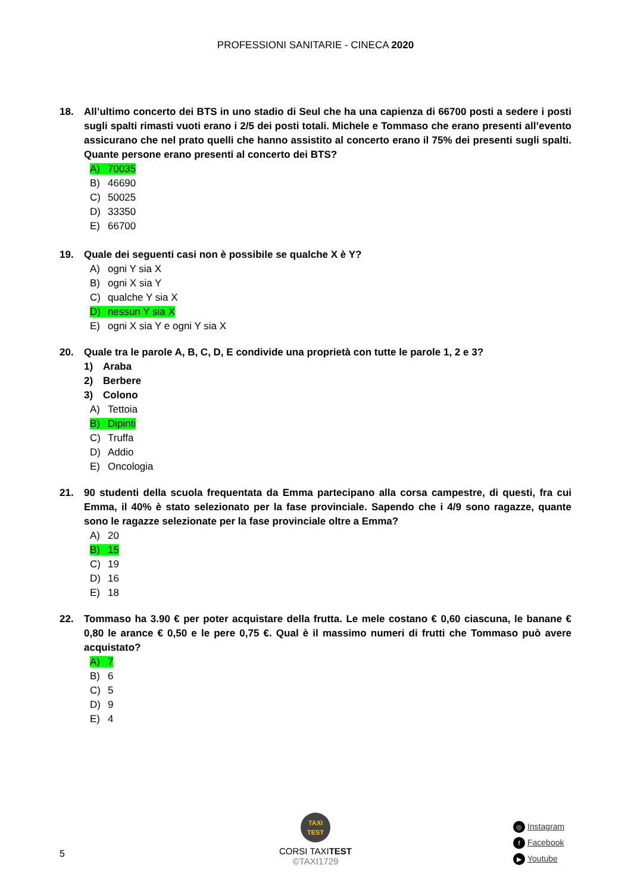PROFESSIONI SANITARIE - CINECA 2020
18. All’ultimo concerto dei BTS in uno stadio di Seul che ha una capienza di 66700 posti a sedere i posti sugli spalti rimasti vuoti erano i 2/5 dei posti totali. Michele e Tommaso che erano presenti all’evento assicurano che nel prato quelli che hanno assistito al concerto erano il 75% dei presenti sugli spalti. Quante persone erano presenti al concerto dei BTS?
A) 70035
B) 46690
C) 50025
D) 33350
E) 66700
19. Quale dei seguenti casi non è possibile se qualche X è Y?
A) ogni Y sia X
B) ogni X sia Y
C) qualche Y sia X
D) nessun Y sia X
E) ogni X sia Y e ogni Y sia X
20. Quale tra le parole A, B, C, D, E condivide una proprietà con tutte le parole 1, 2 e 3?
1) Araba
2) Berbere
3) Colono
A) Tettoia
B) Dipinti
C) Truffa
D) Addio
E) Oncologia
21. 90 studenti della scuola frequentata da Emma partecipano alla corsa campestre, di questi, fra cui Emma, il 40% è stato selezionato per la fase provinciale. Sapendo che i 4/9 sono ragazze, quante sono le ragazze selezionate per la fase provinciale oltre a Emma?
A) 20
B) 15
C) 19
D) 16
E) 18
22. Tommaso ha 3.90 € per poter acquistare della frutta. Le mele costano € 0,60 ciascuna, le banane € 0,80 le arance € 0,50 e le pere 0,75 €. Qual è il massimo numeri di frutti che Tommaso può avere acquistato?
A) 7
B) 6
C) 5
D) 9
E) 4
5
TAXI
TEST
CORSI TAXITEST
©TAXI1729
◎ Instagram
f Facebook
▶ Youtube